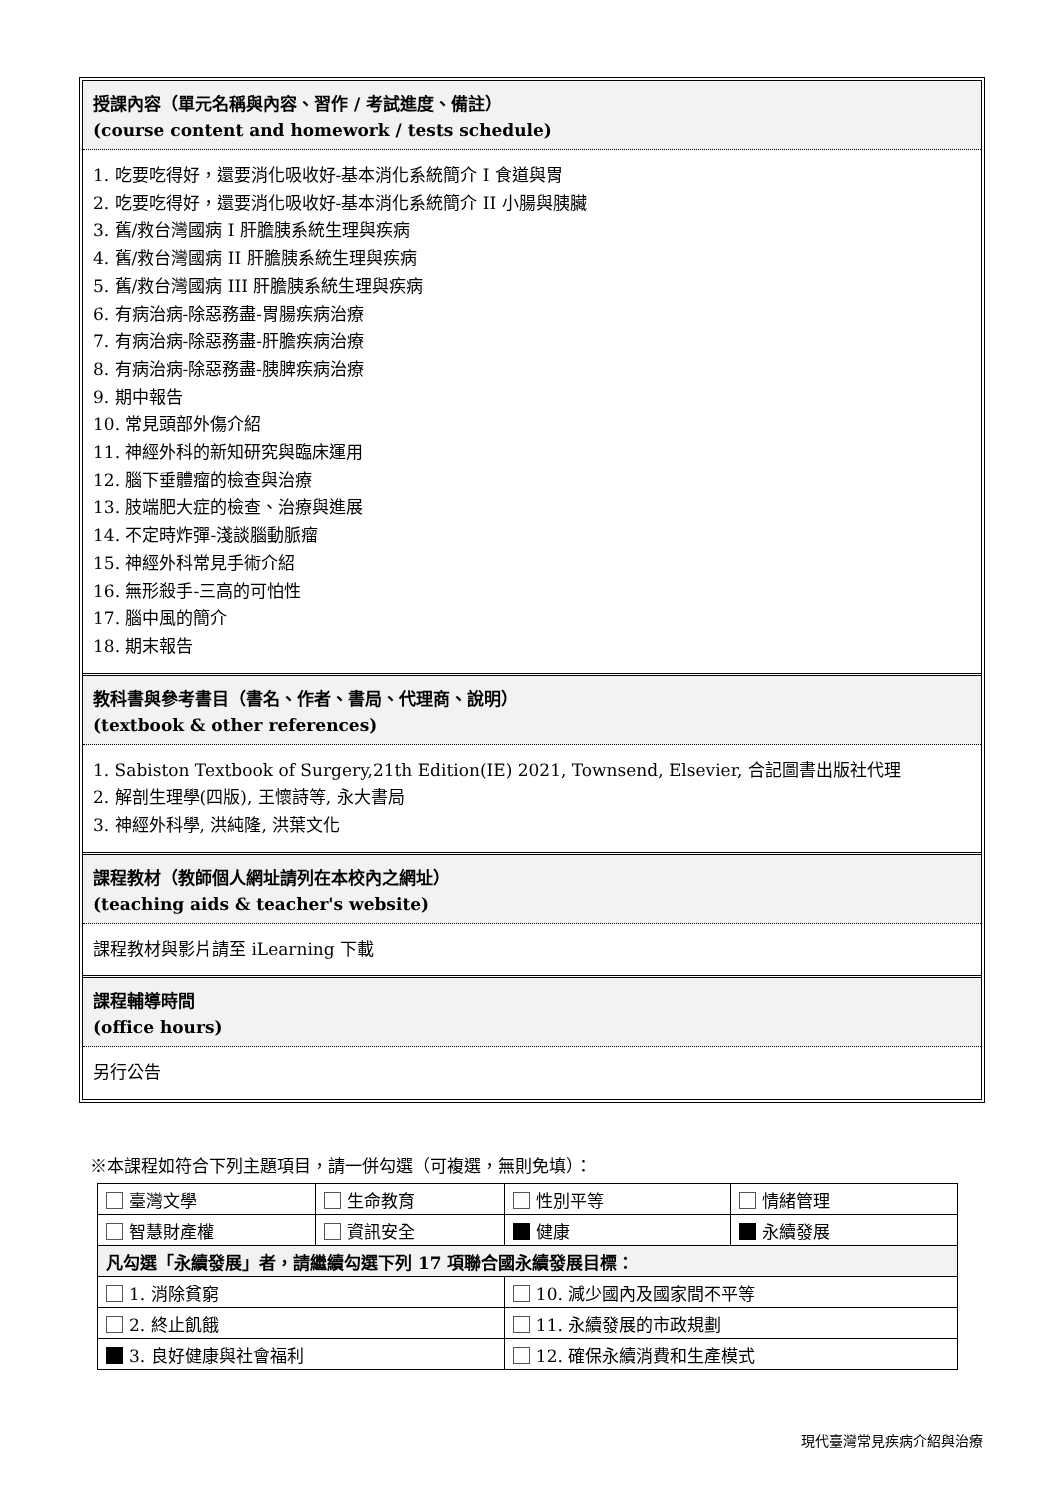授課內容（單元名稱與內容、習作 / 考試進度、備註）
(course content and homework / tests schedule)
1. 吃要吃得好，還要消化吸收好-基本消化系統簡介 I 食道與胃
2. 吃要吃得好，還要消化吸收好-基本消化系統簡介 II 小腸與胰臟
3. 舊/救台灣國病 I 肝膽胰系統生理與疾病
4. 舊/救台灣國病 II 肝膽胰系統生理與疾病
5. 舊/救台灣國病 III 肝膽胰系統生理與疾病
6. 有病治病-除惡務盡-胃腸疾病治療
7. 有病治病-除惡務盡-肝膽疾病治療
8. 有病治病-除惡務盡-胰脾疾病治療
9. 期中報告
10. 常見頭部外傷介紹
11. 神經外科的新知研究與臨床運用
12. 腦下垂體瘤的檢查與治療
13. 肢端肥大症的檢查、治療與進展
14. 不定時炸彈-淺談腦動脈瘤
15. 神經外科常見手術介紹
16. 無形殺手-三高的可怕性
17. 腦中風的簡介
18. 期末報告
教科書與參考書目（書名、作者、書局、代理商、說明）
(textbook & other references)
1. Sabiston Textbook of Surgery,21th Edition(IE) 2021, Townsend, Elsevier, 合記圖書出版社代理
2. 解剖生理學(四版), 王懷詩等, 永大書局
3. 神經外科學, 洪純隆, 洪葉文化
課程教材（教師個人網址請列在本校內之網址）
(teaching aids & teacher's website)
課程教材與影片請至 iLearning 下載
課程輔導時間
(office hours)
另行公告
※本課程如符合下列主題項目，請一併勾選（可複選，無則免填）：
| 臺灣文學 | 生命教育 | 性別平等 | 情緒管理 |
| 智慧財產權 | 資訊安全 | 健康 | 永續發展 |
| 凡勾選「永續發展」者，請繼續勾選下列 17 項聯合國永續發展目標： | | | |
| 1. 消除貧窮 | | 10. 減少國內及國家間不平等 | |
| 2. 終止飢餓 | | 11. 永續發展的市政規劃 | |
| 3. 良好健康與社會福利 | | 12. 確保永續消費和生產模式 | |
現代臺灣常見疾病介紹與治療